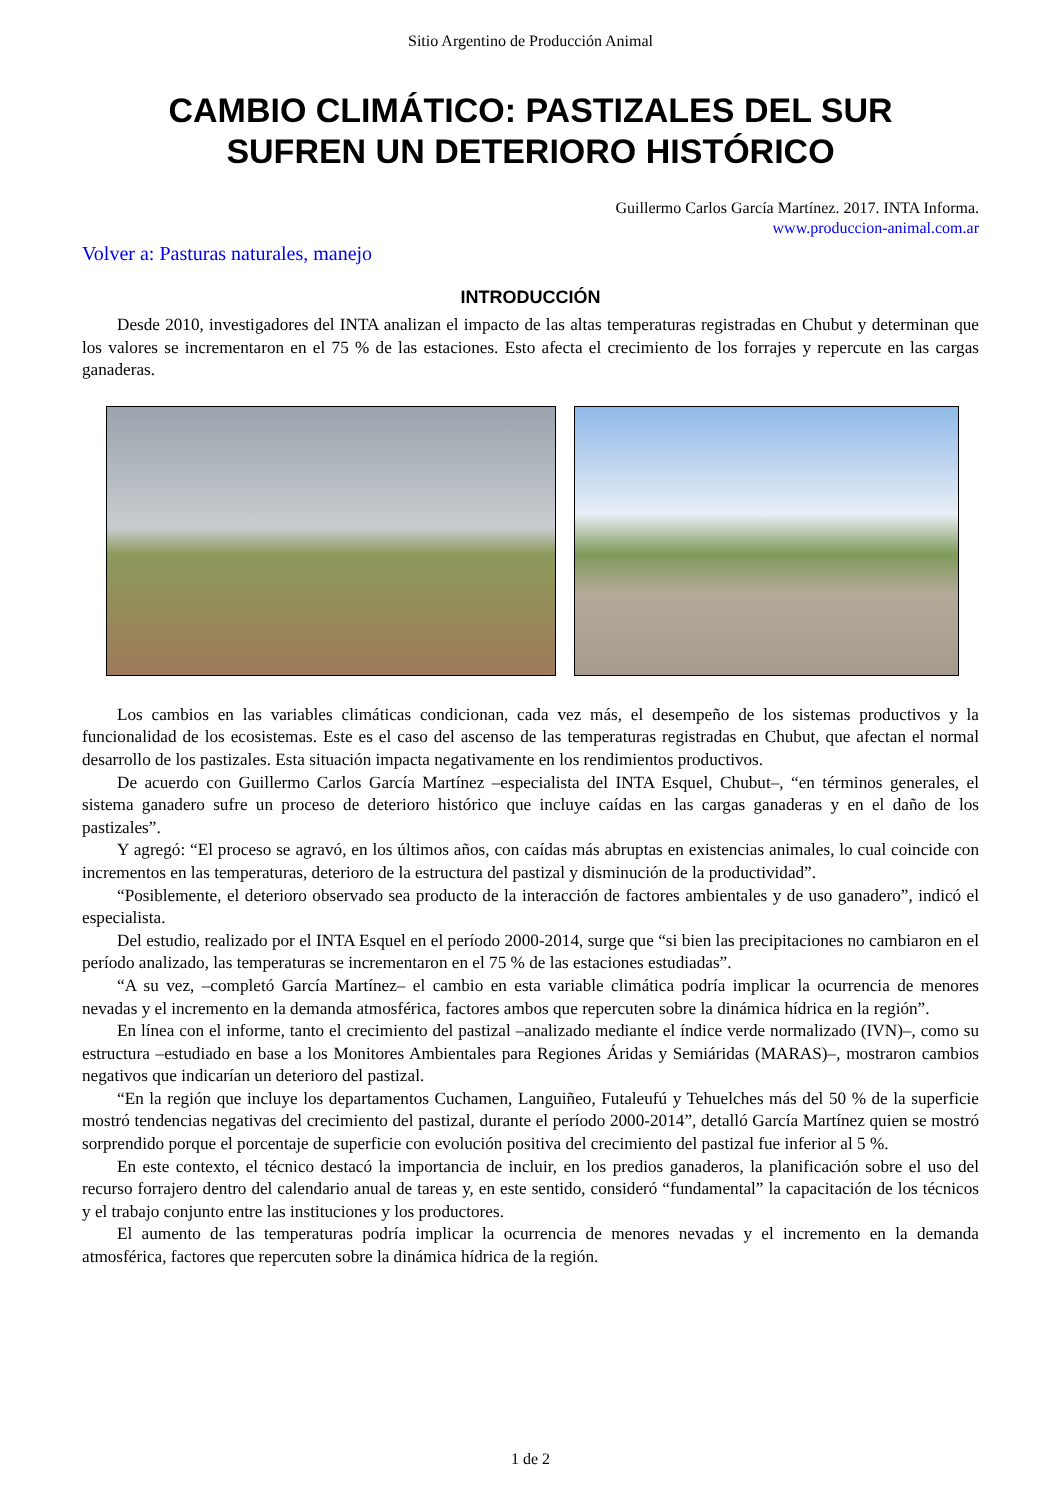Sitio Argentino de Producción Animal
CAMBIO CLIMÁTICO: PASTIZALES DEL SUR
SUFREN UN DETERIORO HISTÓRICO
Guillermo Carlos García Martínez. 2017. INTA Informa.
www.produccion-animal.com.ar
Volver a: Pasturas naturales, manejo
INTRODUCCIÓN
Desde 2010, investigadores del INTA analizan el impacto de las altas temperaturas registradas en Chubut y determinan que los valores se incrementaron en el 75 % de las estaciones. Esto afecta el crecimiento de los forrajes y repercute en las cargas ganaderas.
Los cambios en las variables climáticas condicionan, cada vez más, el desempeño de los sistemas productivos y la funcionalidad de los ecosistemas. Este es el caso del ascenso de las temperaturas registradas en Chubut, que afectan el normal desarrollo de los pastizales. Esta situación impacta negativamente en los rendimientos productivos.
De acuerdo con Guillermo Carlos García Martínez –especialista del INTA Esquel, Chubut–, “en términos generales, el sistema ganadero sufre un proceso de deterioro histórico que incluye caídas en las cargas ganaderas y en el daño de los pastizales”.
Y agregó: “El proceso se agravó, en los últimos años, con caídas más abruptas en existencias animales, lo cual coincide con incrementos en las temperaturas, deterioro de la estructura del pastizal y disminución de la productividad”.
“Posiblemente, el deterioro observado sea producto de la interacción de factores ambientales y de uso ganadero”, indicó el especialista.
Del estudio, realizado por el INTA Esquel en el período 2000-2014, surge que “si bien las precipitaciones no cambiaron en el período analizado, las temperaturas se incrementaron en el 75 % de las estaciones estudiadas”.
“A su vez, –completó García Martínez– el cambio en esta variable climática podría implicar la ocurrencia de menores nevadas y el incremento en la demanda atmosférica, factores ambos que repercuten sobre la dinámica hídrica en la región”.
En línea con el informe, tanto el crecimiento del pastizal –analizado mediante el índice verde normalizado (IVN)–, como su estructura –estudiado en base a los Monitores Ambientales para Regiones Áridas y Semiáridas (MARAS)–, mostraron cambios negativos que indicarían un deterioro del pastizal.
“En la región que incluye los departamentos Cuchamen, Languiñeo, Futaleufú y Tehuelches más del 50 % de la superficie mostró tendencias negativas del crecimiento del pastizal, durante el período 2000-2014”, detalló García Martínez quien se mostró sorprendido porque el porcentaje de superficie con evolución positiva del crecimiento del pastizal fue inferior al 5 %.
En este contexto, el técnico destacó la importancia de incluir, en los predios ganaderos, la planificación sobre el uso del recurso forrajero dentro del calendario anual de tareas y, en este sentido, consideró “fundamental” la capacitación de los técnicos y el trabajo conjunto entre las instituciones y los productores.
El aumento de las temperaturas podría implicar la ocurrencia de menores nevadas y el incremento en la demanda atmosférica, factores que repercuten sobre la dinámica hídrica de la región.
1 de 2